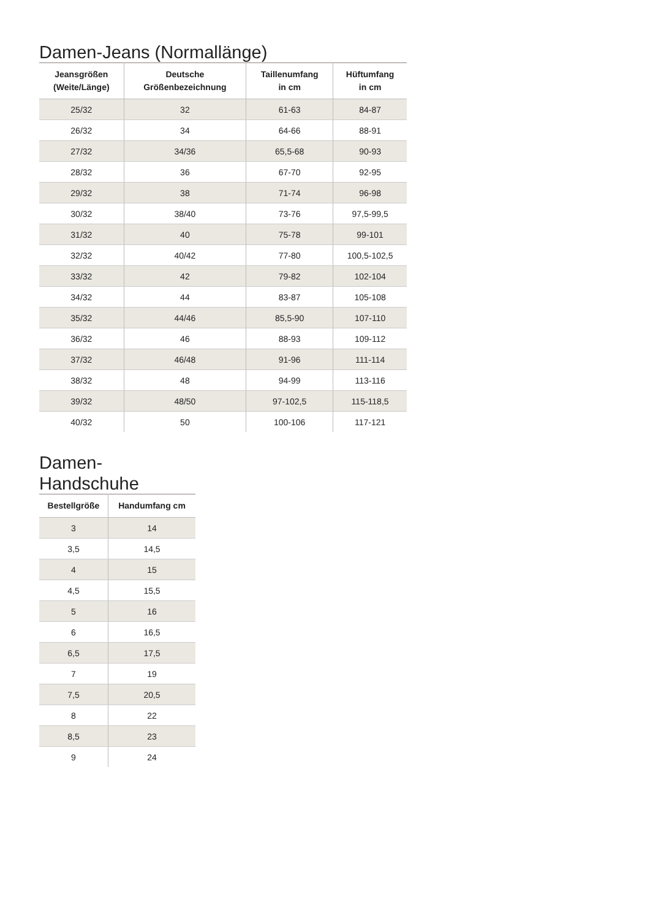Damen-Jeans (Normallänge)
| Jeansgrößen (Weite/Länge) | Deutsche Größenbezeichnung | Taillenumfang in cm | Hüftumfang in cm |
| --- | --- | --- | --- |
| 25/32 | 32 | 61-63 | 84-87 |
| 26/32 | 34 | 64-66 | 88-91 |
| 27/32 | 34/36 | 65,5-68 | 90-93 |
| 28/32 | 36 | 67-70 | 92-95 |
| 29/32 | 38 | 71-74 | 96-98 |
| 30/32 | 38/40 | 73-76 | 97,5-99,5 |
| 31/32 | 40 | 75-78 | 99-101 |
| 32/32 | 40/42 | 77-80 | 100,5-102,5 |
| 33/32 | 42 | 79-82 | 102-104 |
| 34/32 | 44 | 83-87 | 105-108 |
| 35/32 | 44/46 | 85,5-90 | 107-110 |
| 36/32 | 46 | 88-93 | 109-112 |
| 37/32 | 46/48 | 91-96 | 111-114 |
| 38/32 | 48 | 94-99 | 113-116 |
| 39/32 | 48/50 | 97-102,5 | 115-118,5 |
| 40/32 | 50 | 100-106 | 117-121 |
Damen-Handschuhe
| Bestellgröße | Handumfang cm |
| --- | --- |
| 3 | 14 |
| 3,5 | 14,5 |
| 4 | 15 |
| 4,5 | 15,5 |
| 5 | 16 |
| 6 | 16,5 |
| 6,5 | 17,5 |
| 7 | 19 |
| 7,5 | 20,5 |
| 8 | 22 |
| 8,5 | 23 |
| 9 | 24 |